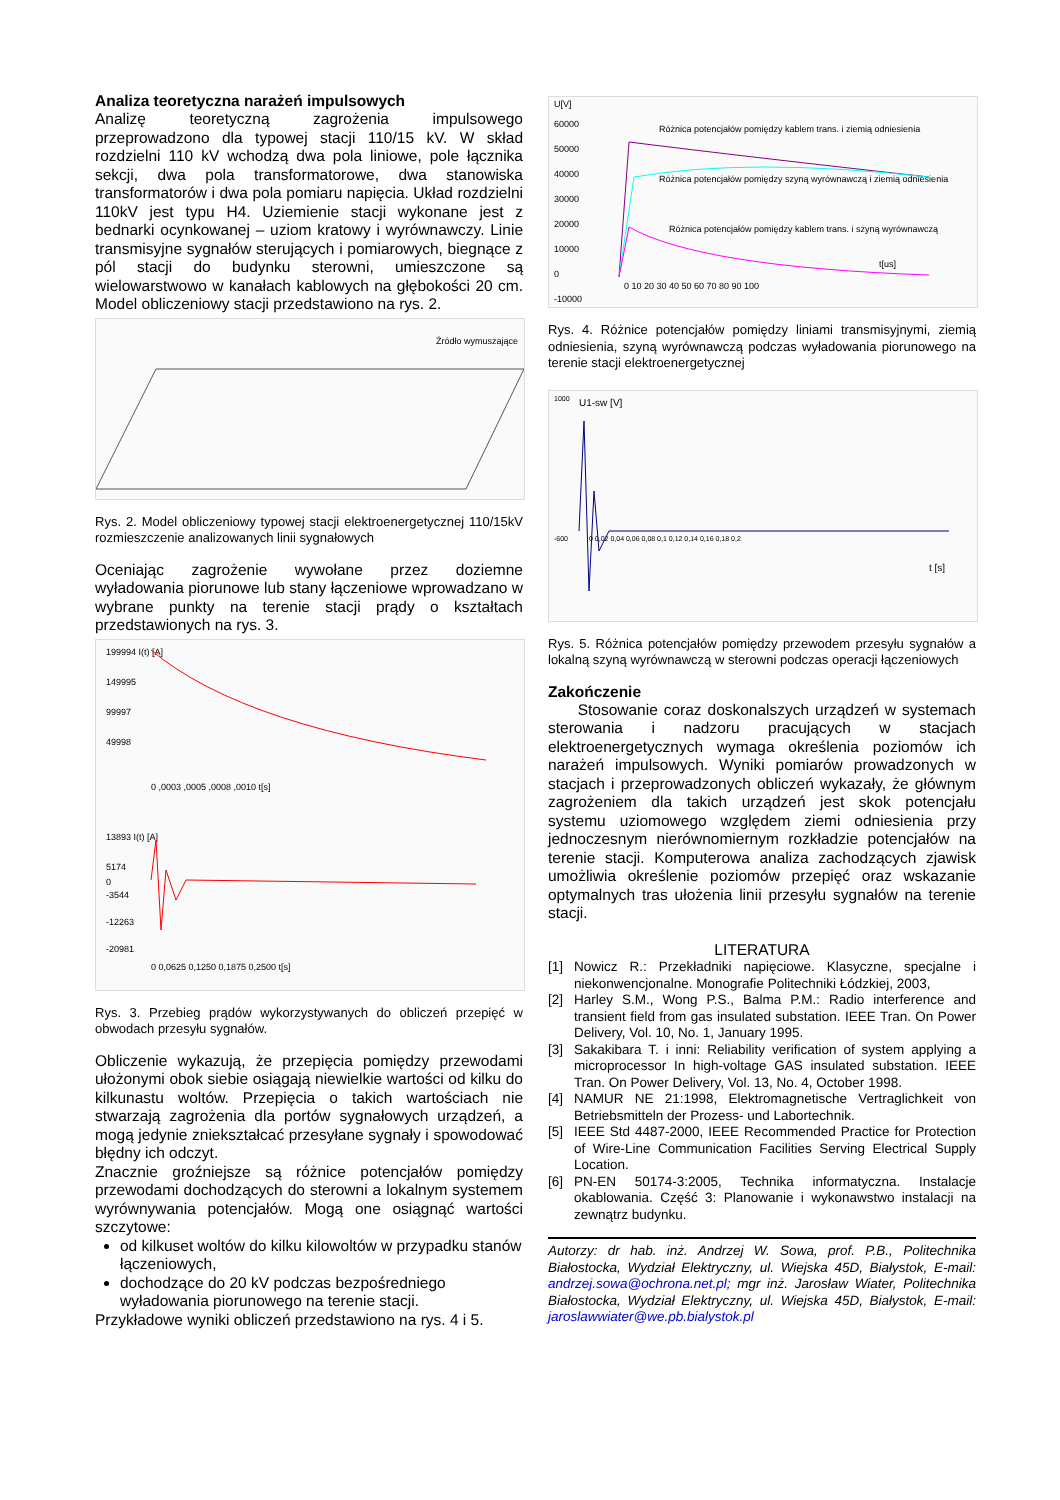Analiza teoretyczna narażeń impulsowych
Analizę teoretyczną zagrożenia impulsowego przeprowadzono dla typowej stacji 110/15 kV. W skład rozdzielni 110 kV wchodzą dwa pola liniowe, pole łącznika sekcji, dwa pola transformatorowe, dwa stanowiska transformatorów i dwa pola pomiaru napięcia. Układ rozdzielni 110kV jest typu H4. Uziemienie stacji wykonane jest z bednarki ocynkowanej – uziom kratowy i wyrównawczy. Linie transmisyjne sygnałów sterujących i pomiarowych, biegnące z pól stacji do budynku sterowni, umieszczone są wielowarstwowo w kanałach kablowych na głębokości 20 cm. Model obliczeniowy stacji przedstawiono na rys. 2.
Źródło wymuszające
Rys. 2. Model obliczeniowy typowej stacji elektroenergetycznej 110/15kV rozmieszczenie analizowanych linii sygnałowych
Oceniając zagrożenie wywołane przez doziemne wyładowania piorunowe lub stany łączeniowe wprowadzano w wybrane punkty na terenie stacji prądy o kształtach przedstawionych na rys. 3.
199994 I(t) [A]
149995
99997
49998
0 ,0003 ,0005 ,0008 ,0010 t[s]
13893 I(t) [A]
5174
0
-3544
-12263
-20981
0 0,0625 0,1250 0,1875 0,2500 t[s]
Rys. 3. Przebieg prądów wykorzystywanych do obliczeń przepięć w obwodach przesyłu sygnałów.
Obliczenie wykazują, że przepięcia pomiędzy przewodami ułożonymi obok siebie osiągają niewielkie wartości od kilku do kilkunastu woltów. Przepięcia o takich wartościach nie stwarzają zagrożenia dla portów sygnałowych urządzeń, a mogą jedynie zniekształcać przesyłane sygnały i spowodować błędny ich odczyt.
Znacznie groźniejsze są różnice potencjałów pomiędzy przewodami dochodzących do sterowni a lokalnym systemem wyrównywania potencjałów. Mogą one osiągnąć wartości szczytowe:
od kilkuset woltów do kilku kilowoltów w przypadku stanów łączeniowych,
dochodzące do 20 kV podczas bezpośredniego wyładowania piorunowego na terenie stacji.
Przykładowe wyniki obliczeń przedstawiono na rys. 4 i 5.
U[V]
60000
50000
40000
30000
20000
10000
0
-10000
0 10 20 30 40 50 60 70 80 90 100
t[us]
Różnica potencjałów pomiędzy kablem trans. i ziemią odniesienia
Różnica potencjałów pomiędzy szyną wyrównawczą i ziemią odniesienia
Różnica potencjałów pomiędzy kablem trans. i szyną wyrównawczą
Rys. 4. Różnice potencjałów pomiędzy liniami transmisyjnymi, ziemią odniesienia, szyną wyrównawczą podczas wyładowania piorunowego na terenie stacji elektroenergetycznej
U1-sw [V]
1000
-600
0 0,02 0,04 0,06 0,08 0,1 0,12 0,14 0,16 0,18 0,2
t [s]
Rys. 5. Różnica potencjałów pomiędzy przewodem przesyłu sygnałów a lokalną szyną wyrównawczą w sterowni podczas operacji łączeniowych
Zakończenie
Stosowanie coraz doskonalszych urządzeń w systemach sterowania i nadzoru pracujących w stacjach elektroenergetycznych wymaga określenia poziomów ich narażeń impulsowych. Wyniki pomiarów prowadzonych w stacjach i przeprowadzonych obliczeń wykazały, że głównym zagrożeniem dla takich urządzeń jest skok potencjału systemu uziomowego względem ziemi odniesienia przy jednoczesnym nierównomiernym rozkładzie potencjałów na terenie stacji. Komputerowa analiza zachodzących zjawisk umożliwia określenie poziomów przepięć oraz wskazanie optymalnych tras ułożenia linii przesyłu sygnałów na terenie stacji.
LITERATURA
[1] Nowicz R.: Przekładniki napięciowe. Klasyczne, specjalne i niekonwencjonalne. Monografie Politechniki Łódzkiej, 2003,
[2] Harley S.M., Wong P.S., Balma P.M.: Radio interference and transient field from gas insulated substation. IEEE Tran. On Power Delivery, Vol. 10, No. 1, January 1995.
[3] Sakakibara T. i inni: Reliability verification of system applying a microprocessor In high-voltage GAS insulated substation. IEEE Tran. On Power Delivery, Vol. 13, No. 4, October 1998.
[4] NAMUR NE 21:1998, Elektromagnetische Vertraglichkeit von Betriebsmitteln der Prozess- und Labortechnik.
[5] IEEE Std 4487-2000, IEEE Recommended Practice for Protection of Wire-Line Communication Facilities Serving Electrical Supply Location.
[6] PN-EN 50174-3:2005, Technika informatyczna. Instalacje okablowania. Część 3: Planowanie i wykonawstwo instalacji na zewnątrz budynku.
Autorzy: dr hab. inż. Andrzej W. Sowa, prof. P.B., Politechnika Białostocka, Wydział Elektryczny, ul. Wiejska 45D, Białystok, E-mail: andrzej.sowa@ochrona.net.pl; mgr inż. Jarosław Wiater, Politechnika Białostocka, Wydział Elektryczny, ul. Wiejska 45D, Białystok, E-mail: jaroslawwiater@we.pb.bialystok.pl